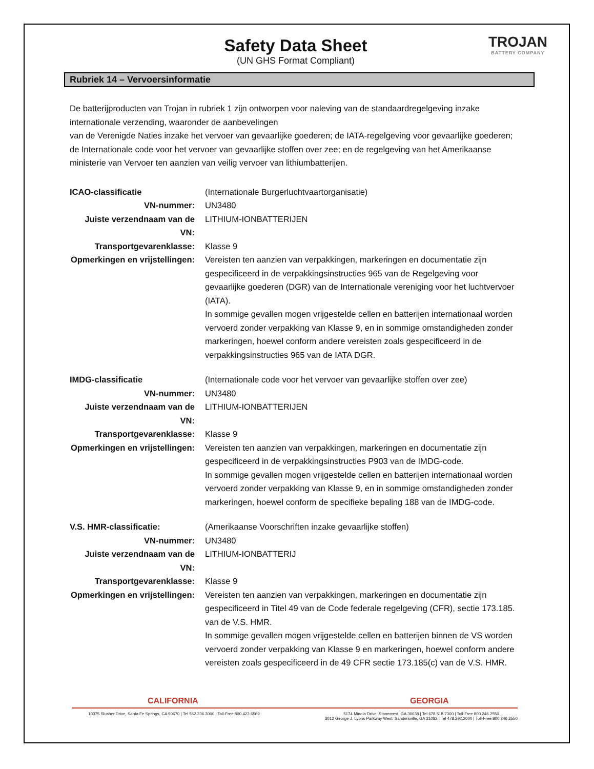Safety Data Sheet
(UN GHS Format Compliant)
TROJAN
BATTERY COMPANY
Rubriek 14 – Vervoersinformatie
De batterijproducten van Trojan in rubriek 1 zijn ontworpen voor naleving van de standaardregelgeving inzake internationale verzending, waaronder de aanbevelingen
van de Verenigde Naties inzake het vervoer van gevaarlijke goederen; de IATA-regelgeving voor gevaarlijke goederen; de Internationale code voor het vervoer van gevaarlijke stoffen over zee; en de regelgeving van het Amerikaanse ministerie van Vervoer ten aanzien van veilig vervoer van lithiumbatterijen.
ICAO-classificatie (Internationale Burgerluchtvaartorganisatie)
VN-nummer: UN3480
Juiste verzendnaam van de VN:
LITHIUM-IONBATTERIJEN
Transportgevarenklasse: Klasse 9
Opmerkingen en vrijstellingen:
Vereisten ten aanzien van verpakkingen, markeringen en documentatie zijn gespecificeerd in de verpakkingsinstructies 965 van de Regelgeving voor gevaarlijke goederen (DGR) van de Internationale vereniging voor het luchtvervoer (IATA).
In sommige gevallen mogen vrijgestelde cellen en batterijen internationaal worden vervoerd zonder verpakking van Klasse 9, en in sommige omstandigheden zonder markeringen, hoewel conform andere vereisten zoals gespecificeerd in de verpakkingsinstructies 965 van de IATA DGR.
IMDG-classificatie (Internationale code voor het vervoer van gevaarlijke stoffen over zee)
VN-nummer: UN3480
Juiste verzendnaam van de VN:
LITHIUM-IONBATTERIJEN
Transportgevarenklasse: Klasse 9
Opmerkingen en vrijstellingen:
Vereisten ten aanzien van verpakkingen, markeringen en documentatie zijn gespecificeerd in de verpakkingsinstructies P903 van de IMDG-code.
In sommige gevallen mogen vrijgestelde cellen en batterijen internationaal worden vervoerd zonder verpakking van Klasse 9, en in sommige omstandigheden zonder markeringen, hoewel conform de specifieke bepaling 188 van de IMDG-code.
V.S. HMR-classificatie: (Amerikaanse Voorschriften inzake gevaarlijke stoffen)
VN-nummer: UN3480
Juiste verzendnaam van de VN:
LITHIUM-IONBATTERIJ
Transportgevarenklasse: Klasse 9
Opmerkingen en vrijstellingen:
Vereisten ten aanzien van verpakkingen, markeringen en documentatie zijn gespecificeerd in Titel 49 van de Code federale regelgeving (CFR), sectie 173.185. van de V.S. HMR.
In sommige gevallen mogen vrijgestelde cellen en batterijen binnen de VS worden vervoerd zonder verpakking van Klasse 9 en markeringen, hoewel conform andere vereisten zoals gespecificeerd in de 49 CFR sectie 173.185(c) van de V.S. HMR.
CALIFORNIA GEORGIA
10375 Slusher Drive, Santa Fe Springs, CA 90670 | Tel 562.236.3000 | Toll-Free 800.423.6569
5174 Minola Drive, Stonecrest, GA 30038 | Tel 678.518.7300 | Toll-Free 800.246.2550
3012 George J. Lyons Parkway West, Sandersville, GA 31082 | Tel 478.292.2000 | Toll-Free 800.246.2550